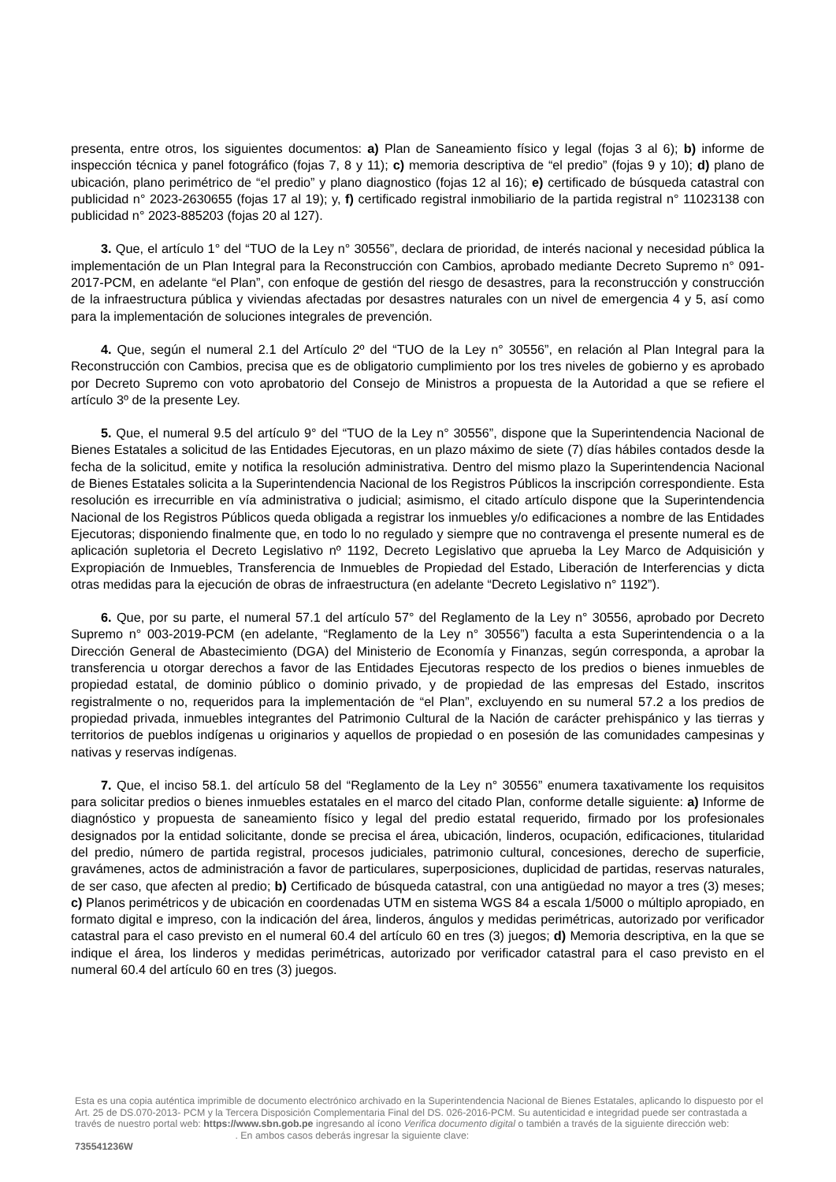presenta, entre otros, los siguientes documentos: a) Plan de Saneamiento físico y legal (fojas 3 al 6); b) informe de inspección técnica y panel fotográfico (fojas 7, 8 y 11); c) memoria descriptiva de “el predio” (fojas 9 y 10); d) plano de ubicación, plano perimétrico de “el predio” y plano diagnostico (fojas 12 al 16); e) certificado de búsqueda catastral con publicidad n° 2023-2630655 (fojas 17 al 19); y, f) certificado registral inmobiliario de la partida registral n° 11023138 con publicidad n° 2023-885203 (fojas 20 al 127).
3. Que, el artículo 1° del “TUO de la Ley n° 30556”, declara de prioridad, de interés nacional y necesidad pública la implementación de un Plan Integral para la Reconstrucción con Cambios, aprobado mediante Decreto Supremo n° 091-2017-PCM, en adelante “el Plan”, con enfoque de gestión del riesgo de desastres, para la reconstrucción y construcción de la infraestructura pública y viviendas afectadas por desastres naturales con un nivel de emergencia 4 y 5, así como para la implementación de soluciones integrales de prevención.
4. Que, según el numeral 2.1 del Artículo 2º del “TUO de la Ley n° 30556”, en relación al Plan Integral para la Reconstrucción con Cambios, precisa que es de obligatorio cumplimiento por los tres niveles de gobierno y es aprobado por Decreto Supremo con voto aprobatorio del Consejo de Ministros a propuesta de la Autoridad a que se refiere el artículo 3º de la presente Ley.
5. Que, el numeral 9.5 del artículo 9° del “TUO de la Ley n° 30556”, dispone que la Superintendencia Nacional de Bienes Estatales a solicitud de las Entidades Ejecutoras, en un plazo máximo de siete (7) días hábiles contados desde la fecha de la solicitud, emite y notifica la resolución administrativa. Dentro del mismo plazo la Superintendencia Nacional de Bienes Estatales solicita a la Superintendencia Nacional de los Registros Públicos la inscripción correspondiente. Esta resolución es irrecurrible en vía administrativa o judicial; asimismo, el citado artículo dispone que la Superintendencia Nacional de los Registros Públicos queda obligada a registrar los inmuebles y/o edificaciones a nombre de las Entidades Ejecutoras; disponiendo finalmente que, en todo lo no regulado y siempre que no contravenga el presente numeral es de aplicación supletoria el Decreto Legislativo nº 1192, Decreto Legislativo que aprueba la Ley Marco de Adquisición y Expropiación de Inmuebles, Transferencia de Inmuebles de Propiedad del Estado, Liberación de Interferencias y dicta otras medidas para la ejecución de obras de infraestructura (en adelante “Decreto Legislativo n° 1192”).
6. Que, por su parte, el numeral 57.1 del artículo 57° del Reglamento de la Ley n° 30556, aprobado por Decreto Supremo n° 003-2019-PCM (en adelante, “Reglamento de la Ley n° 30556”) faculta a esta Superintendencia o a la Dirección General de Abastecimiento (DGA) del Ministerio de Economía y Finanzas, según corresponda, a aprobar la transferencia u otorgar derechos a favor de las Entidades Ejecutoras respecto de los predios o bienes inmuebles de propiedad estatal, de dominio público o dominio privado, y de propiedad de las empresas del Estado, inscritos registralmente o no, requeridos para la implementación de “el Plan”, excluyendo en su numeral 57.2 a los predios de propiedad privada, inmuebles integrantes del Patrimonio Cultural de la Nación de carácter prehispánico y las tierras y territorios de pueblos indígenas u originarios y aquellos de propiedad o en posesión de las comunidades campesinas y nativas y reservas indígenas.
7. Que, el inciso 58.1. del artículo 58 del “Reglamento de la Ley n° 30556” enumera taxativamente los requisitos para solicitar predios o bienes inmuebles estatales en el marco del citado Plan, conforme detalle siguiente: a) Informe de diagnóstico y propuesta de saneamiento físico y legal del predio estatal requerido, firmado por los profesionales designados por la entidad solicitante, donde se precisa el área, ubicación, linderos, ocupación, edificaciones, titularidad del predio, número de partida registral, procesos judiciales, patrimonio cultural, concesiones, derecho de superficie, gravámenes, actos de administración a favor de particulares, superposiciones, duplicidad de partidas, reservas naturales, de ser caso, que afecten al predio; b) Certificado de búsqueda catastral, con una antigüedad no mayor a tres (3) meses; c) Planos perimétricos y de ubicación en coordenadas UTM en sistema WGS 84 a escala 1/5000 o múltiplo apropiado, en formato digital e impreso, con la indicación del área, linderos, ángulos y medidas perimétricas, autorizado por verificador catastral para el caso previsto en el numeral 60.4 del artículo 60 en tres (3) juegos; d) Memoria descriptiva, en la que se indique el área, los linderos y medidas perimétricas, autorizado por verificador catastral para el caso previsto en el numeral 60.4 del artículo 60 en tres (3) juegos.
Esta es una copia auténtica imprimible de documento electrónico archivado en la Superintendencia Nacional de Bienes Estatales, aplicando lo dispuesto por el Art. 25 de DS.070-2013- PCM y la Tercera Disposición Complementaria Final del DS. 026-2016-PCM. Su autenticidad e integridad puede ser contrastada a través de nuestro portal web: https://www.sbn.gob.pe ingresando al ícono Verifica documento digital o también a través de la siguiente dirección web: . En ambos casos deberás ingresar la siguiente clave:
735541236W